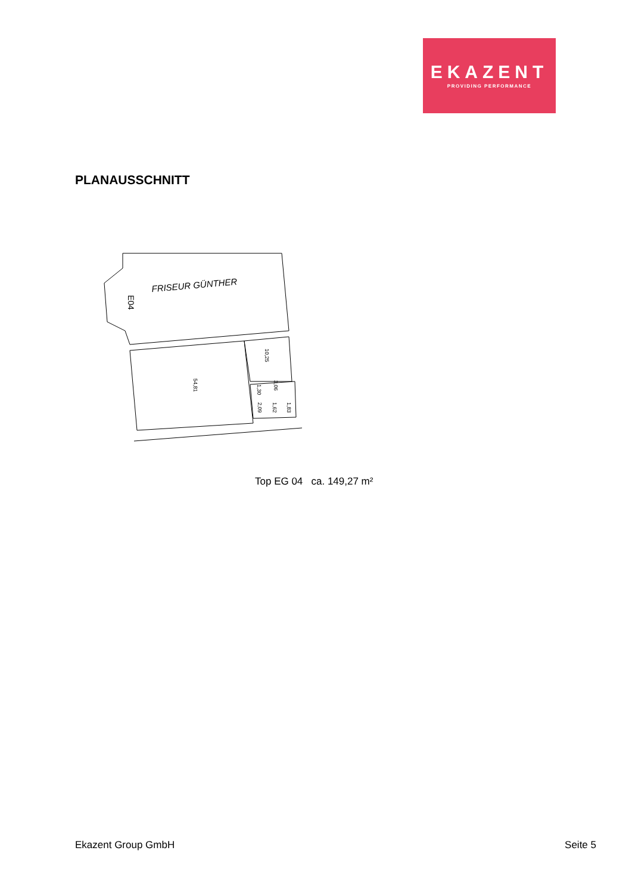EKAZENT
PROVIDING PERFORMANCE
PLANAUSSCHNITT
FRISEUR GÜNTHER
E04
54,81
10,25
3,06
1,30
2,09
1,62
1,83
Top EG 04 ca. 149,27 m²
Ekazent Group GmbH Seite 5